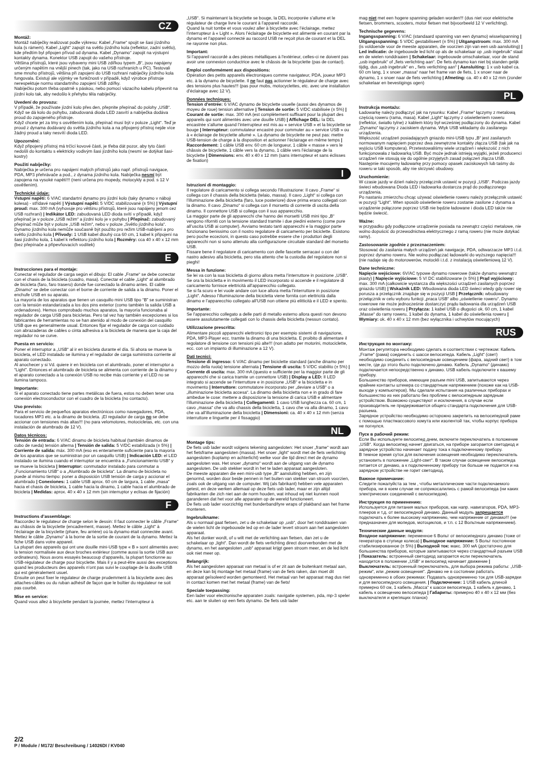CZ
Montáž:
Montáž nabíječky realizovat podle výkresu: Kabel „Frame“ spojit se šasi jízdního kola (s rámem). Kabel „Light“ zapojit na světlo jízdního kola (reflektor, zadní světlo), kde předtím byl připojen přívod od dynama. Kabel „Dynamo“ zapojit na výstupní kontakty dynama. Konektor USB zapojit do vašeho přístroje.
Většina přístrojů, které jsou vybaveny mini USB zdířkou typem „B“, jsou napájeny určeným napětím na vnější pinech (tak, jako na USB rozhraních u PC). Testovali sme mnoho přístrojů, většina při zapojení do USB rozhraní nabíječky jízdního kola fungovala. Existují ale výjimky ve funkčnosti v případě, když výrobce přístroje nerespektuje normu standartního zapojení USB zdířky.
Nabíječku potom třeba opatrně s páskou, nebo pomocí vázacího kabelu připevnit na jízdní kolo tak, aby nedošlo k přehybu těla nabíječky.
Uvedení do provozu:
V případě, že používate jízdní kolo přes den, přepnite přepínač do polohy „USB“. Když se dá kolo do pohybu, zabudovaná dioda LED zasvítí a nabíječka dodáva proud do zapojeného přístroje.
Když chcete jet za tmy s osvětlením kola, přepínač musí být v poloze „Light“. Teď je proud z dynama dodávaný do světla jízdního kola a na připojený přístroj nejde více žádný proud a taky nesvítí dioda LED.
Upozornění:
Když připojený přístroj má trčící kovové části, je třeba dát pozor, aby tyto části nedošli do kontaktu s elektricky vodivým šasi jízdního kola (nesmí se dotýkat šasi-kostry)
Použití nabíječky:
Nabíječka je určena pro napájení malých přístrojů jako např. přístrojů navigace, PDA, MP3 přehrávače a pod., z dynama jízdního kola. Nabíječka nesmí být zapojena na vysoké napětí!!! (není určena pro mopedy, motocykly a pod. s 12 V osvětlením).
Technické údaje:
Vstupní napětí: 6 V/AC standartní dynamo pro jízdní kolo (taky dynamo v náboji kolesa) - střídavé napětí | Výstupní napětí: 5 V/DC stabilizované (± 5%) | Výstupní proud: max. 300 mA (vyhovuje pro většinu přístrojů, které jsou napájeny jenom cez USB rozhraní) | Indikátor LED: zabudovaná LED dioda svítí v případě, když přepínač je v poloze „USB režim“ a jízdní kolo je v pohybu | Přepínač: zabudovaný přepínač může být v poloze „USB režim“, nebo v poloze „Světlo jízdního kola“. Dynamo jízdního kola nemůže současně být použito pro režim USB-nabíjení a pro světlo jízdního kola | Přívody: 1 USB kabel dlouhý cca 60 cm, 1 kabel k připojení na šasi jízdního kola, 1 kabel k reflektoru jízdního kola | Rozměry: cca 40 x 40 x 12 mm (bez přepínače a připevňovacích vodítek)
E
Instrucciones para el montaje:
Conectar el regulador de carga según el dibujo: El cable „Frame“ se debe conectar con el chasis de la bicicleta (cuadro, masa). Conectar el cable „Light“ al alumbrado de bicicleta (faro, faro trasero) donde fue conectado la dinamo antes. El cable „Dinamo“ se debe conectar con el borne de corriente de salida a la dinamo. Poner el enchufe USB en su aparato.
La mayoría de los aparatos que tienen un casquillo mini USB tipo “B” se suministran con la tensión estandarizada a los dos pins exterior (como también la salida USB a ordenadores). Hemos comprobado muchos aparatos, la mayoría funcionaba al regulador de carga USB para bicicletas. Pero tal vez hay también excepciones si los fabricantes de herramientas no se han atenido al modo de conexión del casquillo USB que es generalmente usual. Entonces fijar el regulador de carga con cuidado con abrazaderas de cables o cinta adhesiva a la bicicleta de manera que la caja del regulador no se curve.
Puesta en servicio:
Poner el interruptor a „USB“ al ir en bicicleta durante el día. Si ahora se mueve la bicicleta, el LED instalado se ilumina y el regulador de carga suministra corriente al aparato conectado.
Al anochecer y si Vd. quiere ir en bicicleta con el alumbrado, poner el interruptor a “Light”. Entonces el alumbrado de bicicleta se alimenta con corriente de la dinamo y el aparato conectado a la conexión USB no recibe más corriente y el LED no se ilumina tampoco.
Importante:
Si el aparato conectado tiene partes metálicas de fuera, estos no deben tener una conexión electroconductor con el cuadro de la bicicleta (no contacto).
Uso previsto:
Para el servicio de pequeños aparatos electrónicos como navegadores, PDA, tocadores MP3 etc. a la dinamo de bicicleta. ¡El regulador de carga no se debe accionar con tensiones más altas!!! (no para velomotores, motocicletas, etc. con una instalación de alumbrado de 12 V).
Datos técnicos:
Tensión de entrada: 6 V/AC dinamo de bicicleta habitual (también dinamos de cubo de rueda) tensión alterna | Tensión de salida: 5 V/DC estabilizada (± 5%) | Corriente de salida: máx. 300 mA (eso es enteramente suficiente para la mayoría de los aparatos que se suministran por un casquillo USB) | Indicación LED: el LED instalado se ilumina cuando el interruptor se encuentra a „Funcionamiento USB“ y se mueve la bicicleta | Interruptor: conmutador instalado para conmutar a „Funcionamiento USB“ o a „Alumbrado de bicicleta“. La dinamo de bicicleta no puede al mismo tiempo: poner a disposición USB tensión de carga y accionar el alumbrado | Conexiones: 1 cable USB aprox. 60 cm de largura, 1 cable „masa“ hacia el chasis de bicicleta, 1 cable hacia la dinamo, 1 cable hacia el alumbrado de bicicleta | Medidas: aprox. 40 x 40 x 12 mm (sin interruptor y eclisas de fijación)
F
Instructions d’assemblage:
Raccordez le régulateur de charge selon le dessin: Il faut connecter le câble „Frame“ au châssis de la bicyclette (encadrement, masse). Mettez le câble „Light“ à l’éclairage de la bicyclette (phare, feu arrière) où la dynamo était connectée avant. Mettez le câble „Dynamo“ à la borne de la sortie de courant de la dynamo. Mettez la fiche USB dans votre appareil.
La plupart des appareils qui ont une douille mini-USB type « B » sont alimentés avec la tension normalisée aux deux broches extérieur (comme aussi la sortie USB aux ordinateurs). Nous avons essayés beaucoup d’appareils, la plupart fonctionne au USB-régulateur de charge pour bicyclette. Mais il y a peut-être aussi des exceptions quand les producteurs des appareils n’ont pas suivi le couplage de la douille USB qui est généralement usuel.
Ensuite on peut fixer le régulateur de charge prudemment à la bicyclette avec des attaches-câbles ou du ruban adhésif de façon que le boîtier du régulateur ne soit pas courbé.
Mise en service:
Quand vous allez à bicyclette pendant la journée, mettez l’interrupteur à
„USB“. Si maintenant la bicyclette se bouge, la DEL incorporée s’allume et le régulateur de charge livre le courant à l’appareil raccordé.
Quand la nuit tombe et vous voulez aller à bicyclette avec l’éclairage, mettez l’interrupteur à « Light ». Alors l’éclairage de bicyclette est alimenté en courant par la dynamo et l’appareil connecté au raccord USB ne reçoit plus de courant et la DEL ne rayonne non plus.
Important:
Si l’appareil raccordé a des pièces métalliques à l’extérieur, celles-ci ne doivent pas avoir une connexion conductrice avec le châssis de la bicyclette (pas de contact).
Emploi conformément aux dispositions:
Opération des petits appareils électroniques comme navigateur, PDA, joueur MP3 etc. à la dynamo de bicyclette. Il ne faut pas actionner le régulateur de charge avec des tensions plus hautes!!! (pas pour mobs, motocyclettes, etc. avec une installation d’éclairage avec 12 V).
Données techniques:
Tension d’entrée: 6 V/AC dynamo de bicyclette usuelle (aussi des dynamos de moyeu de roue) tension alternative | Tension de sortie: 5 V/DC stabilisée (± 5%) | Courant de sortie: max. 300 mA (est complètement suffisant pour la plupart des appareils qui sont alimentés avec une douille USB) | Affichage DEL: la DEL encastrée s’allume quand l’interrupteur est mis au « service USB » et la bicyclette se bouge | Interrupteur: commutateur encastré pour commuter au « service USB » ou à « éclairage de bicyclette allumé ». La dynamo de bicyclette ne peut pas: mettre USB-tension de charge à la disposition et actionner l’éclairage en même temps | Raccordement: 1 câble USB env. 60 cm de longueur, 1 câble « masse » vers le châssis de bicyclette, 1 câble vers la dynamo, 1 câble vers l’éclairage de la bicyclette | Dimensions: env. 40 x 40 x 12 mm (sans interrupteur et sans éclisses de fixation)
I
Istruzioni di montaggio:
Il regolatore di caricamento si collega secondo l’illustrazione: Il cavo „Frame“ si collega con il chassis della bicicletta (telaio, massa). Il cavo „Light“ si collega con l’illuminazione della bicicletta (faro, luce posteriore) dove prima erano collegati con la dinamo. Il cavo „Dinamo“ si collega con il morsetto di corrente di uscita della dinamo. Il connettore USB si collega con il suo apparecchio.
La maggior parte de gli apparecchi che hanno dei morsetti USB mini tipo „B“ vengono riforniti con la tensione standard tramite i due piedini esterno (come pure all’uscita USB ai computer). Avviamo testato tanti apparecchi e la maggior parte funzionano benissimo con il nostro regolatore di caricamento per biciclette. Esistono pero poche eccezioni, in questo caso potrebbe essere che i produttori degli apparecchi non si sono attenuto alla configurazione circuitale standard del morsetto USB.
Fissare bene il regolatore di caricamento con delle fascette serracavi o con del nastro adesivo alla bicicletta, pero stia attento che la custodia del regolatore non si pieghi!
Messa in funzione:
Se lei va con la sua bicicletta di giorno allora metta l’interruttore in posizione „USB“. Se ora la bicicletta e in movimento il LED incorporato si accende e il regolatore di caricamento fornisce elettricità all’apparecchio collegato.
Se si fa scuro e lei vuole andare con luce allora metta l’interruttore in posizione „Light“. Adesso l’illuminazione della bicicletta viene fornita con elettricità dalla dinamo e l’apparecchio collegato all’USB non ottiene più elitticità e il LED e spento.
Importante:
Se l’apparecchio collegato a delle parti di metallo esterno allora questi non devono essere assolutamente collegati con lo chassis della bicicletta (nessun contato).
Utilizzazione prescritta:
Alimentare piccoli apparecchi elettronici tipo per esempio sistemi di navigazione, PDA, MP3-Player ecc. tramite la dinamo di una bicicletta. E proibito di alimentare il regolatore di tensione con tensioni più alte!!! (non adatto per motorini, motociclette, ecc. con un impianto di illuminazione a 12 V).
Dati tecnici:
Tensione di ingresso: 6 V/AC dinamo per biciclette standard (anche dinamo per mozzo della ruota) tensione alternata | Tensione di uscita: 5 V/DC stabilito (± 5%) | Corrente di uscita: max. 300 mA (questo e sufficiente per la maggior parte de gli apparecchi che si carica tramite un connettore USB) | Display a LED: Il LED integrato si accende se l’interruttore e in posizione „USB“ e la bicicletta e in movimento | Interruttore: commutatore incorporato per „deviare a USB“ o a „illuminazione bicicletta accesa“. La dinamo della bicicletta non e in grado di fare ambedue le cose: mettere a disposizione la tensione di carica USB e alimentare l’illuminazione della bicicletta | Collegamenti: 1 cavo USB lunghezza ca. 60 cm, 1 cavo „massa“ che va allo chassis della bicicletta, 1 cavo che va alla dinamo, 1 cavo che va all’illuminazione della bicicletta | Dimensioni: ca. 40 x 40 x 12 mm (senza interruttore e linguette per il fissaggio)
NL
Montage tips:
De fiets usb lader wordt volgens tekening aangesloten: Het snoer „frame“ wordt aan het fietsframe aangesloten (massa). Het snoer „light“ wordt met de fiets verlichting aangesloten (koplamp en achterlicht) welke voor die tijd direct met de dynamo aangesloten was. Het snoer „dynamo“ wordt aan de uitgang van de dynamo aangesloten. De usb stekker wordt in het te laden apparaat aangesloten.
De meeste apparaten die een mini-usb type „B“ aansluiting hebben, en zijn genormd, worden door beide pennen in het buiten van stekker van stroom voorzien, zoals ook de uitgang van de computer. Wij (als fabrikant) hebben vele apparaten getest, en deze werken allemaal op deze fiets usb lader, maar er zijn altijd fabrikanten die zich niet aan de norm houden, wat inhoud wij niet kunnen nooit garanderen dat het voor alle apparaten op de wereld functioneert.
De fiets usb lader voorzichtig met bunderband/tyre wraps of plakband aan het frame monteren.
Ingebruikname:
Als u normaal gaat fietsen, zet u de schakelaar op „usb“, door het ronddraaien van de wielen licht de ingebouwde led op en de lader levert stroom aan het aangesloten apparaat.
Als het donker wordt, of u wilt met de verlichting aan fietsen, dan zet u de schakelaar op „light“. Dan wordt de fiets verlichting direct doorverbonden met de dynamo, en het aangesloten „usb“ apparaat krijgt geen stroom meer, en de led licht ook niet meer op.
Belangrijk:
Als het aangesloten apparaat van metaal is of er zit aan de buitenkant metaal aan, en deze kan bij montage het metaal (frame) van de fiets raken, dan moet dit apparaat geïsoleerd worden gemonteerd. Het metaal van het apparaat mag dus niet in contact komen met het metaal (frame) van de fiets!
Speciale toepassing:
Een lader voor electronische apparaten zoals: navigatie systemen, pda, mp-3 speler etc. aan te sluiten op een fiets dynamo. De fiets usb lader
mag niet met een hogere spanning geladen worden!!! (dus niet voor elektrische fietsen, brommers, scooters, motor fietsen met bijvoorbeeld 12 V verlichting).
Technische gegevens:
Ingangsspanning: 6 V/AC (standaard spanning van een dynamo) wisselspanning | Uitgangsspanning: 5 V/DC gestabiliseert (± 5%) | Uitgangstroom: max. 300 mA (is voldoende voor de meeste apparaten, die voorzien zijn van een usb aansluiting) | Led indicatie: de ingebouwde led licht op als de schakelaar op „usb ingebruik“ staat en de wielen ronddraaien | Schakelaar: ingebouwde omschakelaar, voor de stand „usb ingebruik“ of „fiets verlichting aan“. De fiets dynamo kan niet bij standen gelijk tijdig, dus „usb ingebruik“ en „ fiets verlichting aan“ | Aansluiting: 1 x usb kabel ca. 60 cm lang, 1 x snoer „massa“ naar het frame van de fiets, 1 x snoer naar de dynamo, 1 x snoer naar de fiets verlichting | Afmeting: ca. 40 x 40 x 12 mm (zonder schakelaar en bevestigings ogen)
PL
Instrukcja montażu:
Ładowarkę należy podłączyć jak na rysunku: Kabel „Frame“ łączymy z metalową częścią roweru (rama, masa). Kabel „Light“ łączymy z oświetleniem roweru (reflektor, światło tylne) z kablem który był wcześniej podłączony do dynama. Kabel „Dynamo“ łączymy z zaciskiem dynama. Wtyk USB wkładamy do zasilanego urządzenia.
Większość urządzeń posiadających gniazdo mini-USB typu „B“ jest zasilanych normowanym napięciem poprzez dwa zewnętrzne kontakty złącza USB (tak jak na wyjściu USB komputera). Przetestowaliśmy wiele urządzeń i większość z nich funkcjonowała z ładowarką USB. Być może jednak istnieją wyjątki, jeżeli producenci urządzeń nie stosują się do ogólnie przyjętych zasad połączeń złącza USB.
Następnie mocujemy ładowarkę przy pomocy opasek zaciskowych lub taśmy do roweru w taki sposób, aby nie skrzywić obudowy.
Uruchomienie:
W czasie jazdy w dzień należy przełącznik ustawić w pozycji „USB“. Podczas jazdy świeci wbudowana Dioda LED i ładowarka dostarcza prąd do podłączonego urządzenia.
Po nastaniu zmierzchu chcąc używać oświetlenie roweru należy przełącznik ustawić w pozycji "Light". Wten sposób oświetlenie roweru zostanie zasilone z dynama a urządzenie połączone poprzez USB nie będzie ładowane i dioda LED także nie będzie świecić.
Ważne:
w przypadku gdy podłączone urządzenie posiada na zewnątrz części metalowe, nie wolno dopuścić do przewodnictwa elektrycznego z ramą roweru (nie może dotykać ramy).
Zastosowanie zgodnie z przeznaczeniem:
Stosować do zasilania małych urządzeń jak nawigacje, PDA, odtwarzacze MP3 i.t.d. poprzez dynamo roweru. Nie wolno podłączać ładowarki do wyższego napięcia!!! (nie nadaje się do motorowerów, motockli i.t.d. z instalacją oświetleniową 12 V).
Dane techniczne:
Napięcie wejściowe: 6V/AC typowe dynamo rowerowe (także dynamo wewnątrz piasty) | Napięcie wyjściowe: 5 V/ DC stabilizowane (± 5%) | Prąd wyjściowy: max. 300 mA (całkowicie wystarcza dla większości urządzeń zasilanych poprzez gniazdo USB) | Wskaźnik LED: Wbudowana dioda LED świeci wtedy gdy rower się porusza a przełącznik znajduje się w pozycji USB | Przełącznik: wbudowany przełącznik w celu wyboru funkcji „praca USB“ albo „oświetlenie roweru“. Dynamo rowerowe nie może jednocześnie dostarczyć prądu ładowania dla urządzeń USB oraz oświetlenia roweru | Przyłącza: 1 kabel USB o długości ok. 60 cm, 1 kabel „Masse“ do ramy roweru, 1 kabel do dynama, 1 kabel do oświetlenia roweru | Wymiary: ok. 40 x 40 x 12 mm (bez wyłącznika i uchwytów mocujących)
RUS
Инструкция по монтажу:
Монтаж регулятора необходимо сделать в соответствии с чертежом: Кабель „Frame“ (рама) соединить с шасси велосипеда. Кабель „Light“ (свет) необходимо соединить с велосипедным освещением (фара, задний свет) в том месте, где до этого было подключено динамо. Кабель „Dynamo“ (динамо) подключается непосредственно к динамо. USB кабель подключите к вашему прибору.
Большинство приборов, имеющие разъем mini USB, запитываются через крайние контакты штекера со стандартным напряжением (похоже как на USB-выходе у компьютеров). Мы сделали испытания на различных приборах и большинство из них работало без проблем с велосипедным зарядным устройством. Возможно существуют и исключения, в случае если производитель не придерживается общего стандарта подключения для USB-разъема.
Зарядное устройство необходимо осторожно закрепить на велосипедной раме с помощью пластмассового хомута или изолентой так, чтобы корпус прибора не погнулся.
Пуск в рабочий режим:
Если Вы используете велосипед днем, включите переключатель в положение „USB“. Когда велосипед начнет двигаться, на приборе загорается светодиод и зарядное устройство начинает подачу тока к подключенному прибору.
В темное время суток для включения освещения необходимо переключатель установить в положение „Light-свет“. В таком случае освещение велосипеда питается от динамо, а к подключенному прибору ток больше не подается и на зарядном устройстве не горит светодиод.
Важное примечание:
Следите пожалуйста за тем , чтобы металлические части подключаемого прибора, ни в коем случае не соприкосалились с рамой велосипеда (ни каких электрических соединений с велосипедом).
Инструкция по применению:
Используется для питания малых приборов, как напр. навигаторов, PDA, MP3-плееров и т.д. от велосипедной динамо. Данный модуль запрещается подключать к более высокому напряжению, чем напряжение от динамо!!! (не предназначен для мопедов, мотоциклов, и т.п. с 12 Вольтным напряжением).
Технические данные модуля:
Входное напряжение: переменное 6 Вольт от велосипедного динамо (тоже от генератора в ступице колеса) | Выходное напряжение: 5 Вольт постоянное стабилизированное (± 5%) | Выходной ток: макс. 300 мА (достаточно для большинства приборов, которые запитываются через стандартный разъем USB | Показатель: встроенный светодиод загорается если переключатель находится в положении „USB“ и велосипед начинает движение | Выключатель: встроенный переключатель, для выбора режима работы: „USB-режим“, или „режим освещения“. Динамо не в состоянии работать одновременно в обоих режимах: Подавать одновременно ток для USB-зарядки и для велосипедного освещения. | Подключение: 1 USB кабель длиной примерно 60 см, 1 кабель „Масса“ к шасси велосипеда, 1 кабель к динамо, 1 кабель к освещению велосипеда | Габариты: примерно 40 x 40 x 12 мм (без выключателя и крепящих планок)
2/2
P / Module / M172/ Beschreibung / 14026DI / KV040